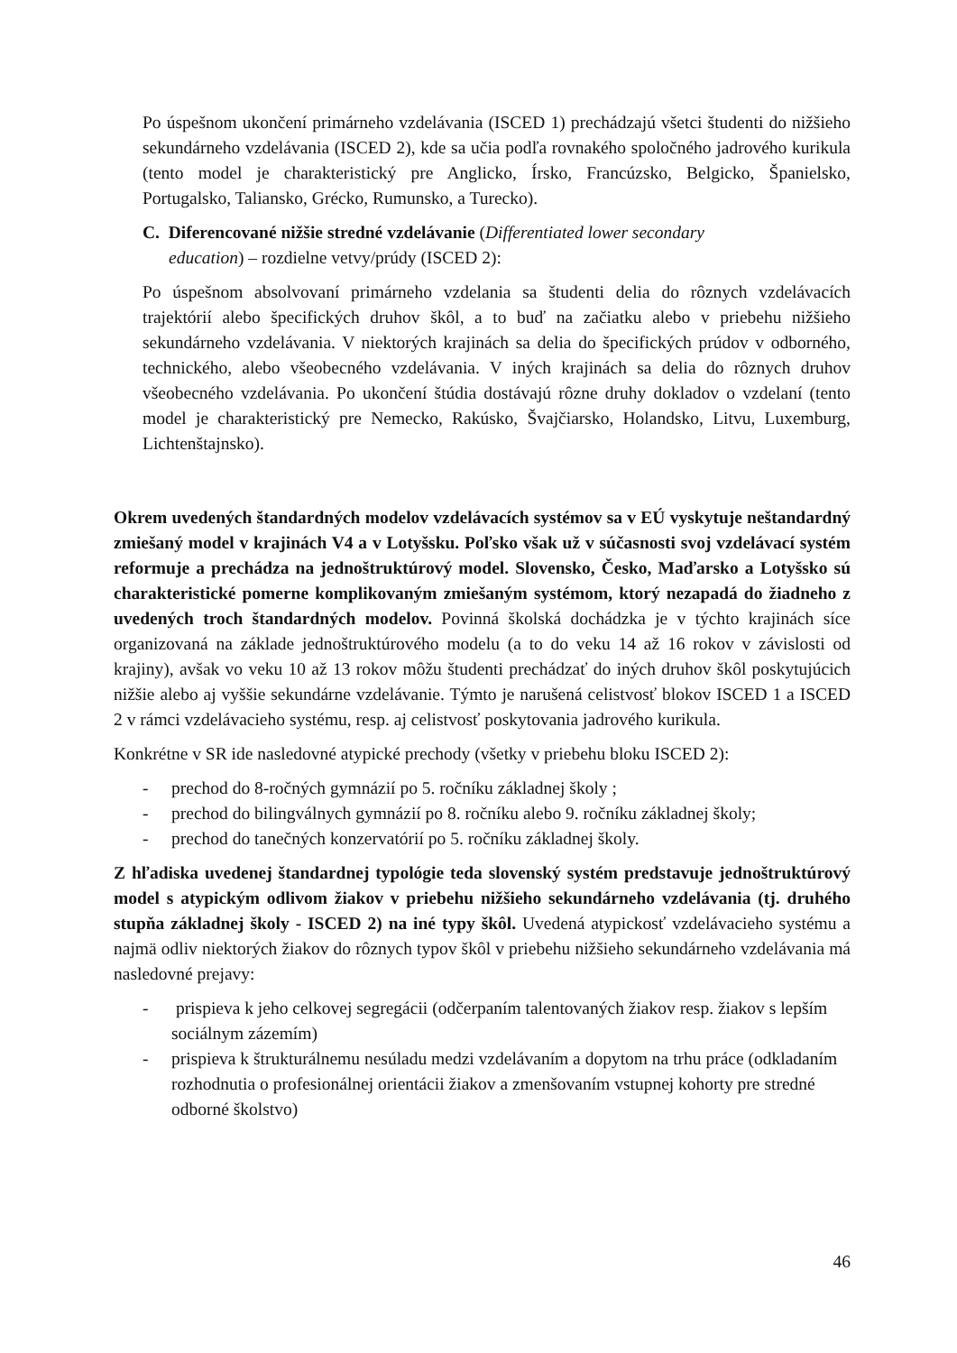Po úspešnom ukončení primárneho vzdelávania (ISCED 1) prechádzajú všetci študenti do nižšieho sekundárneho vzdelávania (ISCED 2), kde sa učia podľa rovnakého spoločného jadrového kurikula (tento model je charakteristický pre Anglicko, Írsko, Francúzsko, Belgicko, Španielsko, Portugalsko, Taliansko, Grécko, Rumunsko, a Turecko).
C. Diferencované nižšie stredné vzdelávanie (Differentiated lower secondary
education) – rozdielne vetvy/prúdy (ISCED 2):
Po úspešnom absolvovaní primárneho vzdelania sa študenti delia do rôznych vzdelávacích trajektórií alebo špecifických druhov škôl, a to buď na začiatku alebo v priebehu nižšieho sekundárneho vzdelávania. V niektorých krajinách sa delia do špecifických prúdov v odborného, technického, alebo všeobecného vzdelávania. V iných krajinách sa delia do rôznych druhov všeobecného vzdelávania. Po ukončení štúdia dostávajú rôzne druhy dokladov o vzdelaní (tento model je charakteristický pre Nemecko, Rakúsko, Švajčiarsko, Holandsko, Litvu, Luxemburg, Lichtenštajnsko).
Okrem uvedených štandardných modelov vzdelávacích systémov sa v EÚ vyskytuje neštandardný zmiešaný model v krajinách V4 a v Lotyšsku. Poľsko však už v súčasnosti svoj vzdelávací systém reformuje a prechádza na jednoštruktúrový model. Slovensko, Česko, Maďarsko a Lotyšsko sú charakteristické pomerne komplikovaným zmiešaným systémom, ktorý nezapadá do žiadneho z uvedených troch štandardných modelov. Povinná školská dochádzka je v týchto krajinách síce organizovaná na základe jednoštruktúrového modelu (a to do veku 14 až 16 rokov v závislosti od krajiny), avšak vo veku 10 až 13 rokov môžu študenti prechádzať do iných druhov škôl poskytujúcich nižšie alebo aj vyššie sekundárne vzdelávanie. Týmto je narušená celistvosť blokov ISCED 1 a ISCED 2 v rámci vzdelávacieho systému, resp. aj celistvosť poskytovania jadrového kurikula.
Konkrétne v SR ide nasledovné atypické prechody (všetky v priebehu bloku ISCED 2):
- prechod do 8-ročných gymnázií po 5. ročníku základnej školy ;
- prechod do bilingválnych gymnázií po 8. ročníku alebo 9. ročníku základnej školy;
- prechod do tanečných konzervatórií po 5. ročníku základnej školy.
Z hľadiska uvedenej štandardnej typológie teda slovenský systém predstavuje jednoštruktúrový model s atypickým odlivom žiakov v priebehu nižšieho sekundárneho vzdelávania (tj. druhého stupňa základnej školy - ISCED 2) na iné typy škôl. Uvedená atypickosť vzdelávacieho systému a najmä odliv niektorých žiakov do rôznych typov škôl v priebehu nižšieho sekundárneho vzdelávania má nasledovné prejavy:
- prispieva k jeho celkovej segregácii (odčerpaním talentovaných žiakov resp. žiakov s lepším sociálnym zázemím)
- prispieva k štrukturálnemu nesúladu medzi vzdelávaním a dopytom na trhu práce (odkladaním rozhodnutia o profesionálnej orientácii žiakov a zmenšovaním vstupnej kohorty pre stredné odborné školstvo)
46